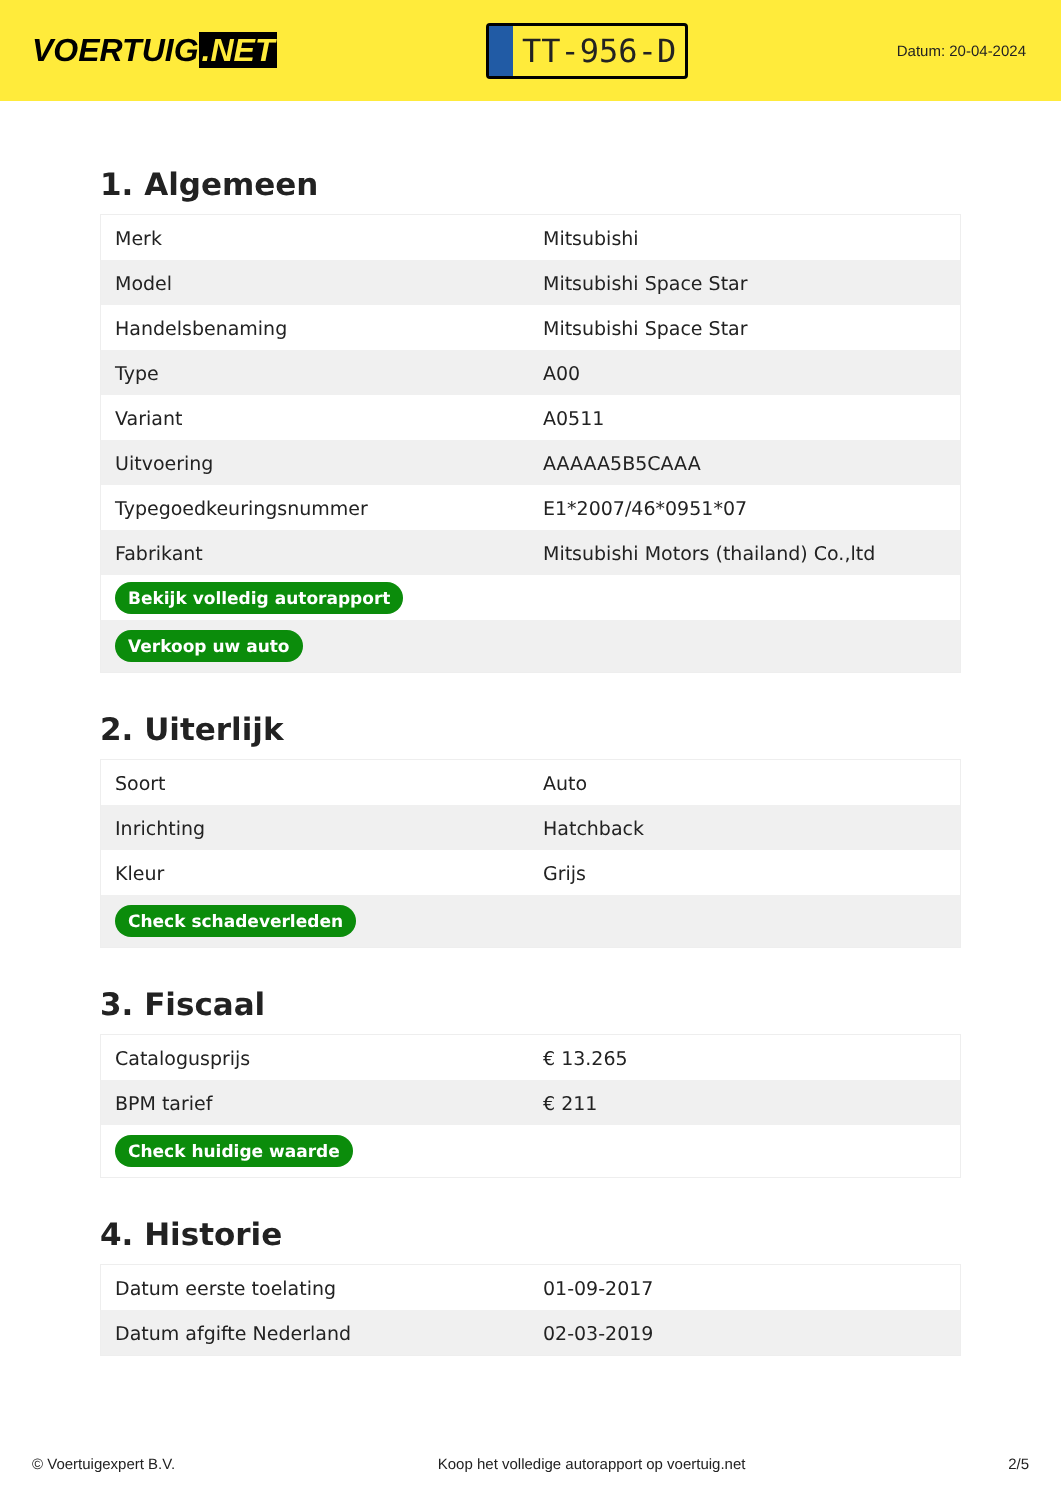VOERTUIG.NET
TT-956-D
Datum: 20-04-2024
1. Algemeen
| Merk | Mitsubishi |
| Model | Mitsubishi Space Star |
| Handelsbenaming | Mitsubishi Space Star |
| Type | A00 |
| Variant | A0511 |
| Uitvoering | AAAAA5B5CAAA |
| Typegoedkeuringsnummer | E1*2007/46*0951*07 |
| Fabrikant | Mitsubishi Motors (thailand) Co.,ltd |
| Bekijk volledig autorapport | |
| Verkoop uw auto | |
2. Uiterlijk
| Soort | Auto |
| Inrichting | Hatchback |
| Kleur | Grijs |
| Check schadeverleden | |
3. Fiscaal
| Catalogusprijs | € 13.265 |
| BPM tarief | € 211 |
| Check huidige waarde | |
4. Historie
| Datum eerste toelating | 01-09-2017 |
| Datum afgifte Nederland | 02-03-2019 |
© Voertuigexpert B.V. Koop het volledige autorapport op voertuig.net 2/5